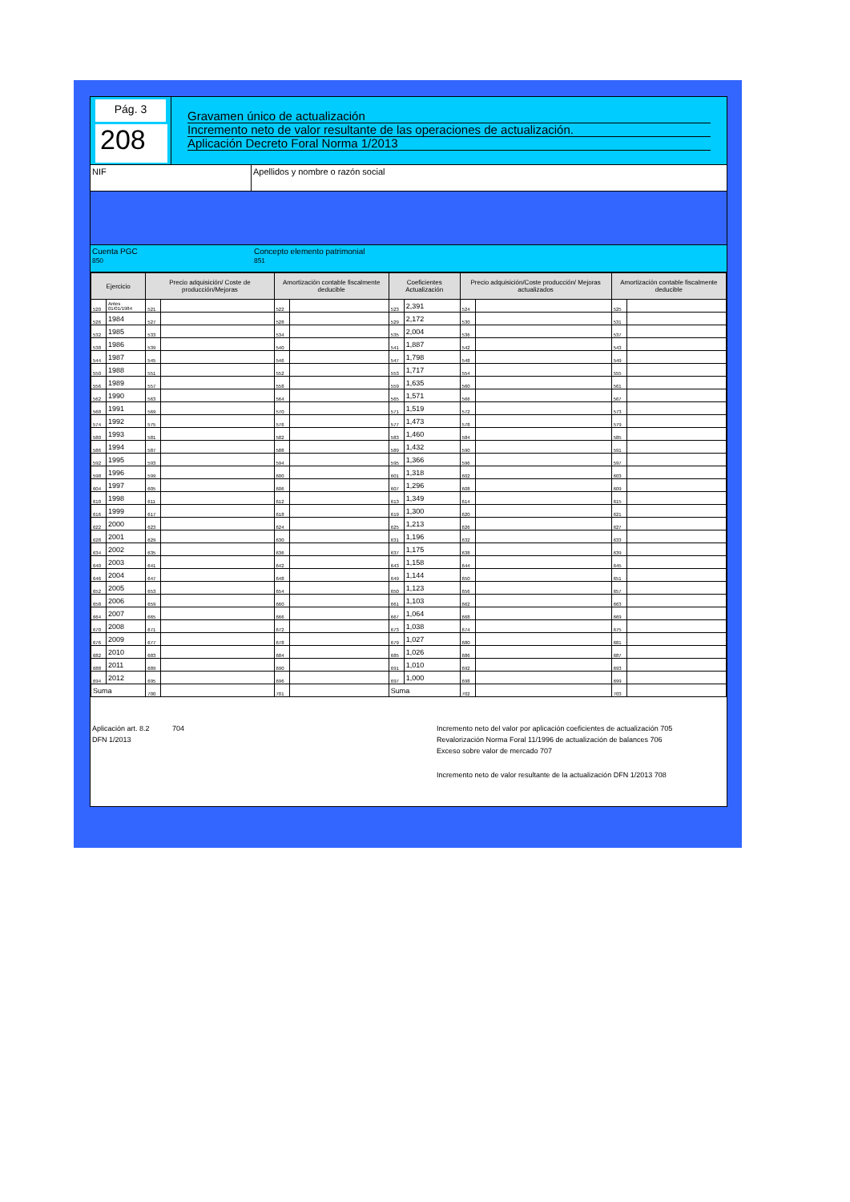Pág. 3
208
Gravamen único de actualización
Incremento neto de valor resultante de las operaciones de actualización.
Aplicación Decreto Foral Norma 1/2013
NIF Apellidos y nombre o razón social
Cuenta PGC
850
Concepto elemento patrimonial
851
| Ejercicio | | Precio adquisición/ Coste de producción/Mejoras | | Amortización contable fiscalmente deducible | | Coeficientes Actualización | | Precio adquisición/Coste producción/ Mejoras actualizados | | Amortización contable fiscalmente deducible | |
| --- | --- | --- | --- | --- | --- | --- | --- | --- | --- | --- | --- |
| 520 | Antes 01/01/1984 | 521 | | 522 | | 523 | 2,391 | 524 | | 525 | |
| 526 | 1984 | 527 | | 528 | | 529 | 2,172 | 530 | | 531 | |
| 532 | 1985 | 533 | | 534 | | 535 | 2,004 | 536 | | 537 | |
| 538 | 1986 | 539 | | 540 | | 541 | 1,887 | 542 | | 543 | |
| 544 | 1987 | 545 | | 546 | | 547 | 1,798 | 548 | | 549 | |
| 550 | 1988 | 551 | | 552 | | 553 | 1,717 | 554 | | 555 | |
| 556 | 1989 | 557 | | 558 | | 559 | 1,635 | 560 | | 561 | |
| 562 | 1990 | 563 | | 564 | | 565 | 1,571 | 566 | | 567 | |
| 568 | 1991 | 569 | | 570 | | 571 | 1,519 | 572 | | 573 | |
| 574 | 1992 | 575 | | 576 | | 577 | 1,473 | 578 | | 579 | |
| 580 | 1993 | 581 | | 582 | | 583 | 1,460 | 584 | | 585 | |
| 586 | 1994 | 587 | | 588 | | 589 | 1,432 | 590 | | 591 | |
| 592 | 1995 | 593 | | 594 | | 595 | 1,366 | 596 | | 597 | |
| 598 | 1996 | 599 | | 600 | | 601 | 1,318 | 602 | | 603 | |
| 604 | 1997 | 605 | | 606 | | 607 | 1,296 | 608 | | 609 | |
| 610 | 1998 | 611 | | 612 | | 613 | 1,349 | 614 | | 615 | |
| 616 | 1999 | 617 | | 618 | | 619 | 1,300 | 620 | | 621 | |
| 622 | 2000 | 623 | | 624 | | 625 | 1,213 | 626 | | 627 | |
| 628 | 2001 | 629 | | 630 | | 631 | 1,196 | 632 | | 633 | |
| 634 | 2002 | 635 | | 636 | | 637 | 1,175 | 638 | | 639 | |
| 640 | 2003 | 641 | | 642 | | 643 | 1,158 | 644 | | 645 | |
| 646 | 2004 | 647 | | 648 | | 649 | 1,144 | 650 | | 651 | |
| 652 | 2005 | 653 | | 654 | | 650 | 1,123 | 656 | | 657 | |
| 658 | 2006 | 659 | | 660 | | 661 | 1,103 | 662 | | 663 | |
| 664 | 2007 | 665 | | 666 | | 667 | 1,064 | 668 | | 669 | |
| 670 | 2008 | 671 | | 672 | | 673 | 1,038 | 674 | | 675 | |
| 676 | 2009 | 677 | | 678 | | 679 | 1,027 | 680 | | 681 | |
| 682 | 2010 | 683 | | 684 | | 685 | 1,026 | 686 | | 687 | |
| 688 | 2011 | 689 | | 690 | | 691 | 1,010 | 692 | | 693 | |
| 694 | 2012 | 695 | | 696 | | 697 | 1,000 | 698 | | 699 | |
| Suma | | 700 | | 701 | | Suma | | 702 | | 703 | |
Aplicación art. 8.2
DFN 1/2013
704 Incremento neto del valor por aplicación coeficientes de actualización 705
Revalorización Norma Foral 11/1996 de actualización de balances 706
Exceso sobre valor de mercado 707
Incremento neto de valor resultante de la actualización DFN 1/2013 708